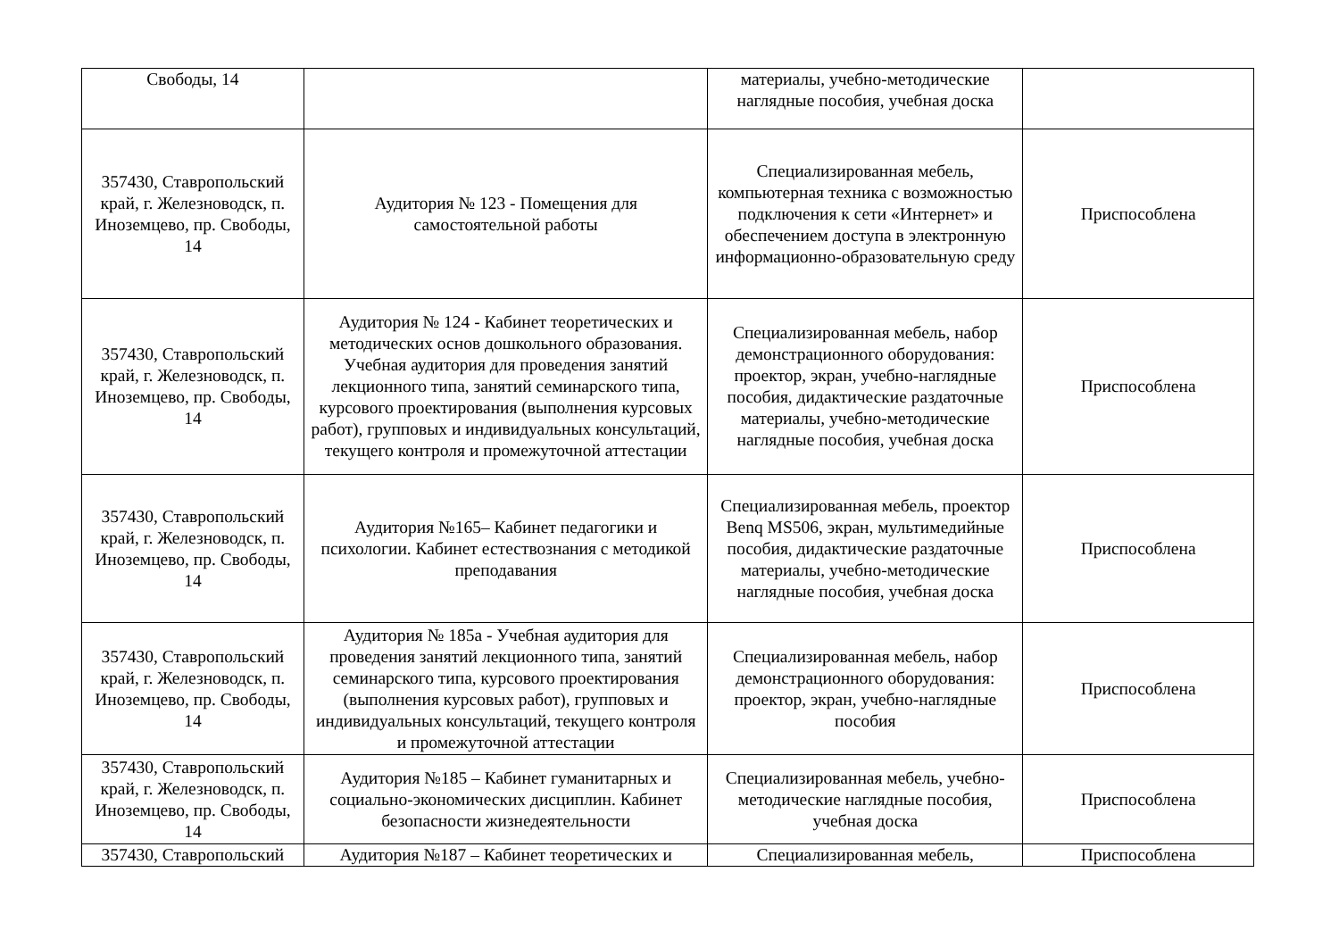| Свободы, 14 | | материалы, учебно-методические наглядные пособия, учебная доска | |
| 357430, Ставропольский край, г. Железноводск, п. Иноземцево, пр. Свободы, 14 | Аудитория № 123 - Помещения для самостоятельной работы | Специализированная мебель, компьютерная техника с возможностью подключения к сети «Интернет» и обеспечением доступа в электронную информационно-образовательную среду | Приспособлена |
| 357430, Ставропольский край, г. Железноводск, п. Иноземцево, пр. Свободы, 14 | Аудитория № 124 - Кабинет теоретических и методических основ дошкольного образования. Учебная аудитория для проведения занятий лекционного типа, занятий семинарского типа, курсового проектирования (выполнения курсовых работ), групповых и индивидуальных консультаций, текущего контроля и промежуточной аттестации | Специализированная мебель, набор демонстрационного оборудования: проектор, экран, учебно-наглядные пособия, дидактические раздаточные материалы, учебно-методические наглядные пособия, учебная доска | Приспособлена |
| 357430, Ставропольский край, г. Железноводск, п. Иноземцево, пр. Свободы, 14 | Аудитория №165– Кабинет педагогики и психологии. Кабинет естествознания с методикой преподавания | Специализированная мебель, проектор Benq MS506, экран, мультимедийные пособия, дидактические раздаточные материалы, учебно-методические наглядные пособия, учебная доска | Приспособлена |
| 357430, Ставропольский край, г. Железноводск, п. Иноземцево, пр. Свободы, 14 | Аудитория № 185а - Учебная аудитория для проведения занятий лекционного типа, занятий семинарского типа, курсового проектирования (выполнения курсовых работ), групповых и индивидуальных консультаций, текущего контроля и промежуточной аттестации | Специализированная мебель, набор демонстрационного оборудования: проектор, экран, учебно-наглядные пособия | Приспособлена |
| 357430, Ставропольский край, г. Железноводск, п. Иноземцево, пр. Свободы, 14 | Аудитория №185 – Кабинет гуманитарных и социально-экономических дисциплин. Кабинет безопасности жизнедеятельности | Специализированная мебель, учебно-методические наглядные пособия, учебная доска | Приспособлена |
| 357430, Ставропольский | Аудитория №187 – Кабинет теоретических и | Специализированная мебель, | Приспособлена |